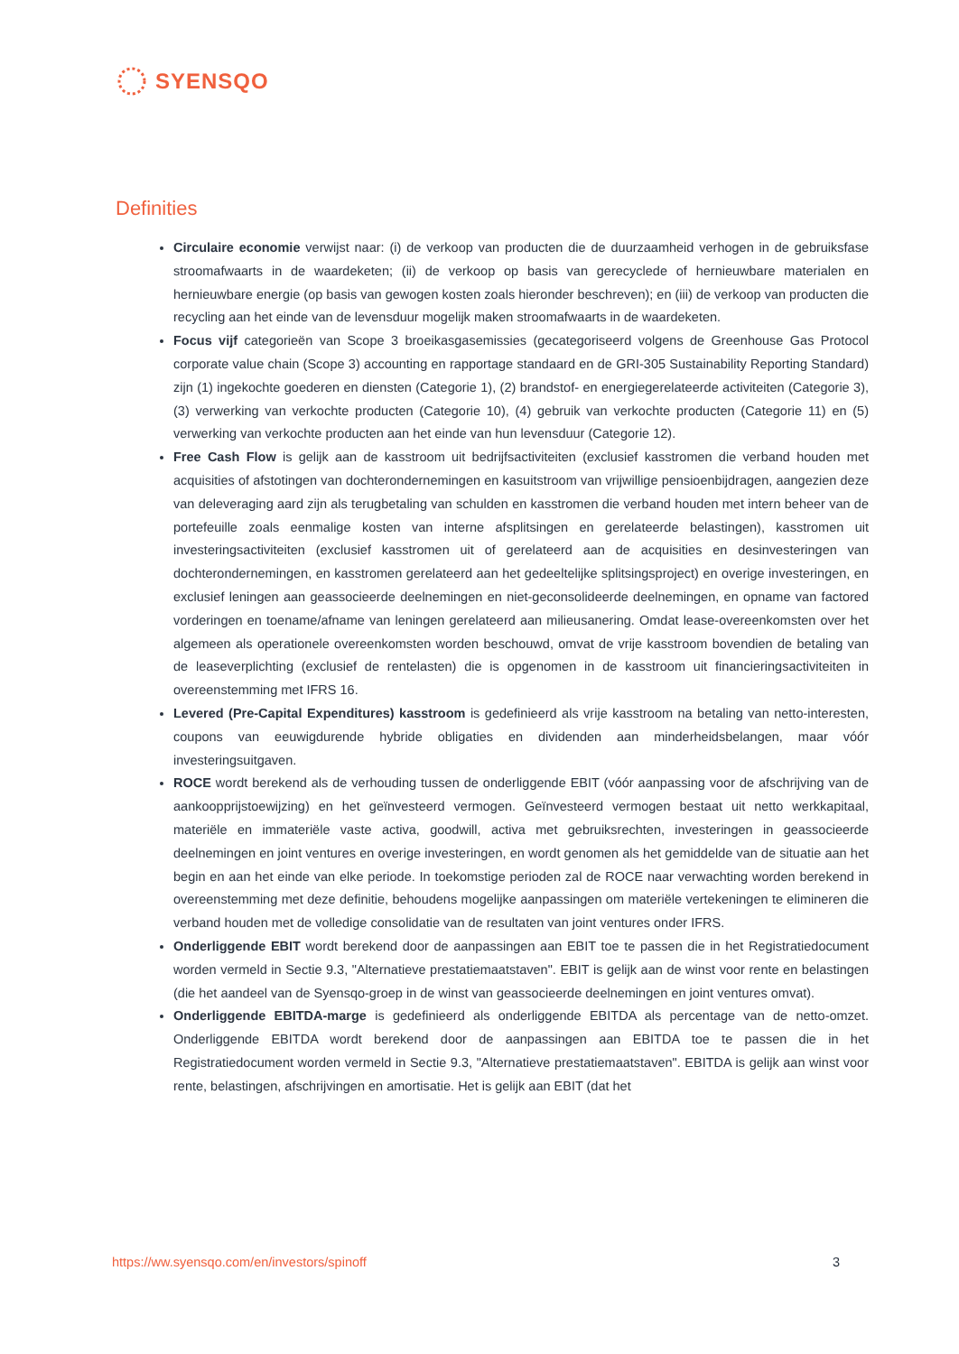SYENSQO
Definities
Circulaire economie verwijst naar: (i) de verkoop van producten die de duurzaamheid verhogen in de gebruiksfase stroomafwaarts in de waardeketen; (ii) de verkoop op basis van gerecyclede of hernieuwbare materialen en hernieuwbare energie (op basis van gewogen kosten zoals hieronder beschreven); en (iii) de verkoop van producten die recycling aan het einde van de levensduur mogelijk maken stroomafwaarts in de waardeketen.
Focus vijf categorieën van Scope 3 broeikasgasemissies (gecategoriseerd volgens de Greenhouse Gas Protocol corporate value chain (Scope 3) accounting en rapportage standaard en de GRI-305 Sustainability Reporting Standard) zijn (1) ingekochte goederen en diensten (Categorie 1), (2) brandstof- en energiegerelateerde activiteiten (Categorie 3), (3) verwerking van verkochte producten (Categorie 10), (4) gebruik van verkochte producten (Categorie 11) en (5) verwerking van verkochte producten aan het einde van hun levensduur (Categorie 12).
Free Cash Flow is gelijk aan de kasstroom uit bedrijfsactiviteiten (exclusief kasstromen die verband houden met acquisities of afstotingen van dochterondernemingen en kasuitstroom van vrijwillige pensioenbijdragen, aangezien deze van deleveraging aard zijn als terugbetaling van schulden en kasstromen die verband houden met intern beheer van de portefeuille zoals eenmalige kosten van interne afsplitsingen en gerelateerde belastingen), kasstromen uit investeringsactiviteiten (exclusief kasstromen uit of gerelateerd aan de acquisities en desinvesteringen van dochterondernemingen, en kasstromen gerelateerd aan het gedeeltelijke splitsingsproject) en overige investeringen, en exclusief leningen aan geassocieerde deelnemingen en niet-geconsolideerde deelnemingen, en opname van factored vorderingen en toename/afname van leningen gerelateerd aan milieusanering. Omdat lease-overeenkomsten over het algemeen als operationele overeenkomsten worden beschouwd, omvat de vrije kasstroom bovendien de betaling van de leaseverplichting (exclusief de rentelasten) die is opgenomen in de kasstroom uit financieringsactiviteiten in overeenstemming met IFRS 16.
Levered (Pre-Capital Expenditures) kasstroom is gedefinieerd als vrije kasstroom na betaling van netto-interesten, coupons van eeuwigdurende hybride obligaties en dividenden aan minderheidsbelangen, maar vóór investeringsuitgaven.
ROCE wordt berekend als de verhouding tussen de onderliggende EBIT (vóór aanpassing voor de afschrijving van de aankoopprijstoewijzing) en het geïnvesteerd vermogen. Geïnvesteerd vermogen bestaat uit netto werkkapitaal, materiële en immateriële vaste activa, goodwill, activa met gebruiksrechten, investeringen in geassocieerde deelnemingen en joint ventures en overige investeringen, en wordt genomen als het gemiddelde van de situatie aan het begin en aan het einde van elke periode. In toekomstige perioden zal de ROCE naar verwachting worden berekend in overeenstemming met deze definitie, behoudens mogelijke aanpassingen om materiële vertekeningen te elimineren die verband houden met de volledige consolidatie van de resultaten van joint ventures onder IFRS.
Onderliggende EBIT wordt berekend door de aanpassingen aan EBIT toe te passen die in het Registratiedocument worden vermeld in Sectie 9.3, "Alternatieve prestatiemaatstaven". EBIT is gelijk aan de winst voor rente en belastingen (die het aandeel van de Syensqo-groep in de winst van geassocieerde deelnemingen en joint ventures omvat).
Onderliggende EBITDA-marge is gedefinieerd als onderliggende EBITDA als percentage van de netto-omzet. Onderliggende EBITDA wordt berekend door de aanpassingen aan EBITDA toe te passen die in het Registratiedocument worden vermeld in Sectie 9.3, "Alternatieve prestatiemaatstaven". EBITDA is gelijk aan winst voor rente, belastingen, afschrijvingen en amortisatie. Het is gelijk aan EBIT (dat het
https://ww.syensqo.com/en/investors/spinoff 3